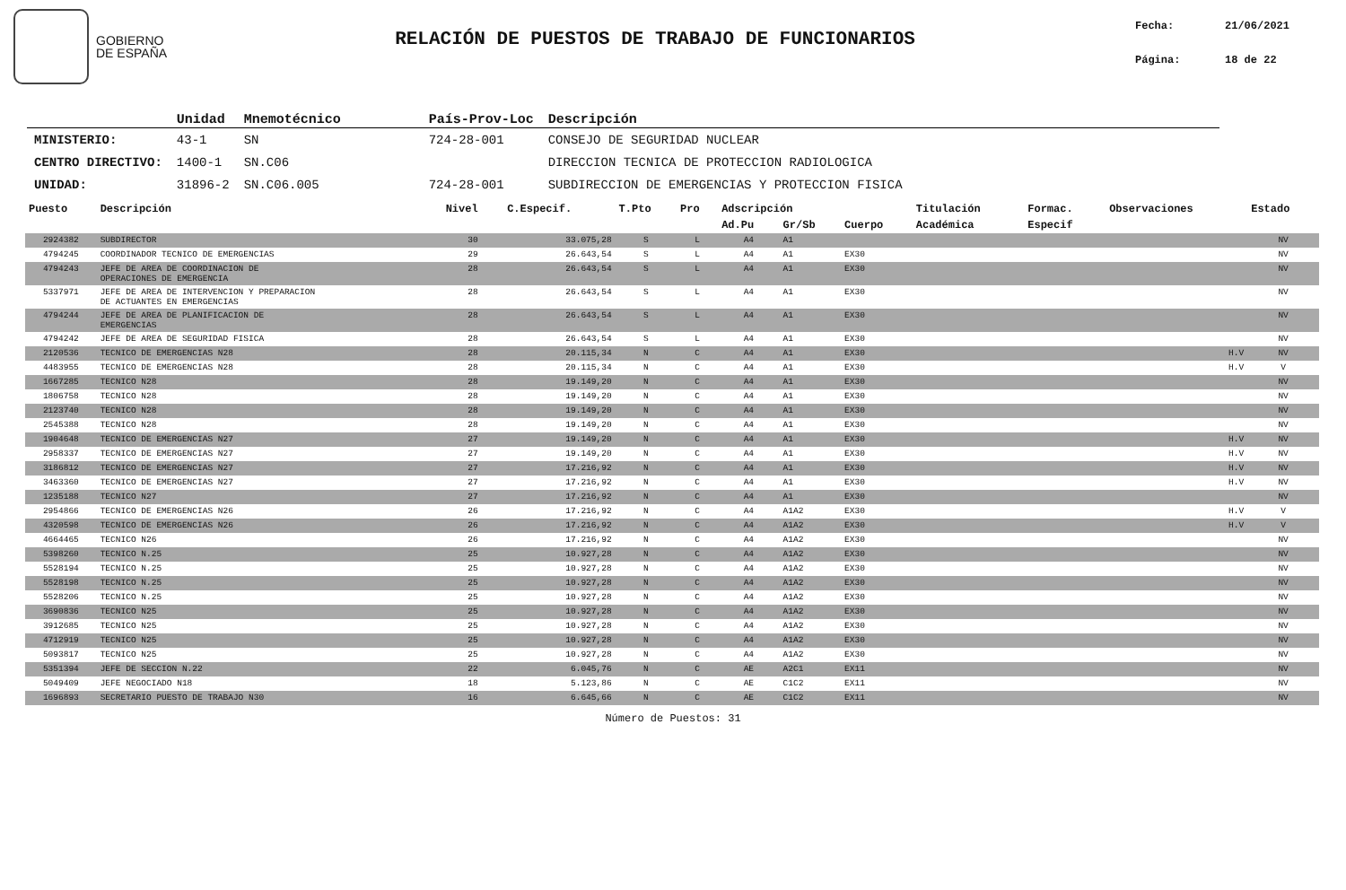GOBIERNO
DE ESPAÑA
RELACIÓN DE PUESTOS DE TRABAJO DE FUNCIONARIOS
Fecha: 21/06/2021
Página: 18 de 22
| | Unidad | Mnemotécnico | País-Prov-Loc | Descripción |
| --- | --- | --- | --- | --- |
| MINISTERIO: | 43-1 | SN | 724-28-001 | CONSEJO DE SEGURIDAD NUCLEAR |
| CENTRO DIRECTIVO: | 1400-1 | SN.C06 | | DIRECCION TECNICA DE PROTECCION RADIOLOGICA |
| UNIDAD: | 31896-2 | SN.C06.005 | 724-28-001 | SUBDIRECCION DE EMERGENCIAS Y PROTECCION FISICA |
| Puesto | Descripción | Nivel | C.Especif. | T.Pto | Pro | Adscripción | | | Titulación | Formac. | Observaciones | Estado |
| --- | --- | --- | --- | --- | --- | --- | --- | --- | --- | --- | --- | --- |
| | | | | | | Ad.Pu | Gr/Sb | Cuerpo | Académica | Especif | | |
| 2924382 | SUBDIRECTOR | 30 | 33.075,28 | S | L | A4 | A1 | | | | | NV |
| 4794245 | COORDINADOR TECNICO DE EMERGENCIAS | 29 | 26.643,54 | S | L | A4 | A1 | EX30 | | | | NV |
| 4794243 | JEFE DE AREA DE COORDINACION DE OPERACIONES DE EMERGENCIA | 28 | 26.643,54 | S | L | A4 | A1 | EX30 | | | | NV |
| 5337971 | JEFE DE AREA DE INTERVENCION Y PREPARACION DE ACTUANTES EN EMERGENCIAS | 28 | 26.643,54 | S | L | A4 | A1 | EX30 | | | | NV |
| 4794244 | JEFE DE AREA DE PLANIFICACION DE EMERGENCIAS | 28 | 26.643,54 | S | L | A4 | A1 | EX30 | | | | NV |
| 4794242 | JEFE DE AREA DE SEGURIDAD FISICA | 28 | 26.643,54 | S | L | A4 | A1 | EX30 | | | | NV |
| 2120536 | TECNICO DE EMERGENCIAS N28 | 28 | 20.115,34 | N | C | A4 | A1 | EX30 | | | H.V | NV |
| 4483955 | TECNICO DE EMERGENCIAS N28 | 28 | 20.115,34 | N | C | A4 | A1 | EX30 | | | H.V | V |
| 1667285 | TECNICO N28 | 28 | 19.149,20 | N | C | A4 | A1 | EX30 | | | | NV |
| 1806758 | TECNICO N28 | 28 | 19.149,20 | N | C | A4 | A1 | EX30 | | | | NV |
| 2123740 | TECNICO N28 | 28 | 19.149,20 | N | C | A4 | A1 | EX30 | | | | NV |
| 2545388 | TECNICO N28 | 28 | 19.149,20 | N | C | A4 | A1 | EX30 | | | | NV |
| 1904648 | TECNICO DE EMERGENCIAS N27 | 27 | 19.149,20 | N | C | A4 | A1 | EX30 | | | H.V | NV |
| 2958337 | TECNICO DE EMERGENCIAS N27 | 27 | 19.149,20 | N | C | A4 | A1 | EX30 | | | H.V | NV |
| 3186812 | TECNICO DE EMERGENCIAS N27 | 27 | 17.216,92 | N | C | A4 | A1 | EX30 | | | H.V | NV |
| 3463360 | TECNICO DE EMERGENCIAS N27 | 27 | 17.216,92 | N | C | A4 | A1 | EX30 | | | H.V | NV |
| 1235188 | TECNICO N27 | 27 | 17.216,92 | N | C | A4 | A1 | EX30 | | | | NV |
| 2954866 | TECNICO DE EMERGENCIAS N26 | 26 | 17.216,92 | N | C | A4 | A1A2 | EX30 | | | H.V | V |
| 4320598 | TECNICO DE EMERGENCIAS N26 | 26 | 17.216,92 | N | C | A4 | A1A2 | EX30 | | | H.V | V |
| 4664465 | TECNICO N26 | 26 | 17.216,92 | N | C | A4 | A1A2 | EX30 | | | | NV |
| 5398260 | TECNICO N.25 | 25 | 10.927,28 | N | C | A4 | A1A2 | EX30 | | | | NV |
| 5528194 | TECNICO N.25 | 25 | 10.927,28 | N | C | A4 | A1A2 | EX30 | | | | NV |
| 5528198 | TECNICO N.25 | 25 | 10.927,28 | N | C | A4 | A1A2 | EX30 | | | | NV |
| 5528206 | TECNICO N.25 | 25 | 10.927,28 | N | C | A4 | A1A2 | EX30 | | | | NV |
| 3690836 | TECNICO N25 | 25 | 10.927,28 | N | C | A4 | A1A2 | EX30 | | | | NV |
| 3912685 | TECNICO N25 | 25 | 10.927,28 | N | C | A4 | A1A2 | EX30 | | | | NV |
| 4712919 | TECNICO N25 | 25 | 10.927,28 | N | C | A4 | A1A2 | EX30 | | | | NV |
| 5093817 | TECNICO N25 | 25 | 10.927,28 | N | C | A4 | A1A2 | EX30 | | | | NV |
| 5351394 | JEFE DE SECCION N.22 | 22 | 6.045,76 | N | C | AE | A2C1 | EX11 | | | | NV |
| 5049409 | JEFE NEGOCIADO N18 | 18 | 5.123,86 | N | C | AE | C1C2 | EX11 | | | | NV |
| 1696893 | SECRETARIO PUESTO DE TRABAJO N30 | 16 | 6.645,66 | N | C | AE | C1C2 | EX11 | | | | NV |
Número de Puestos: 31